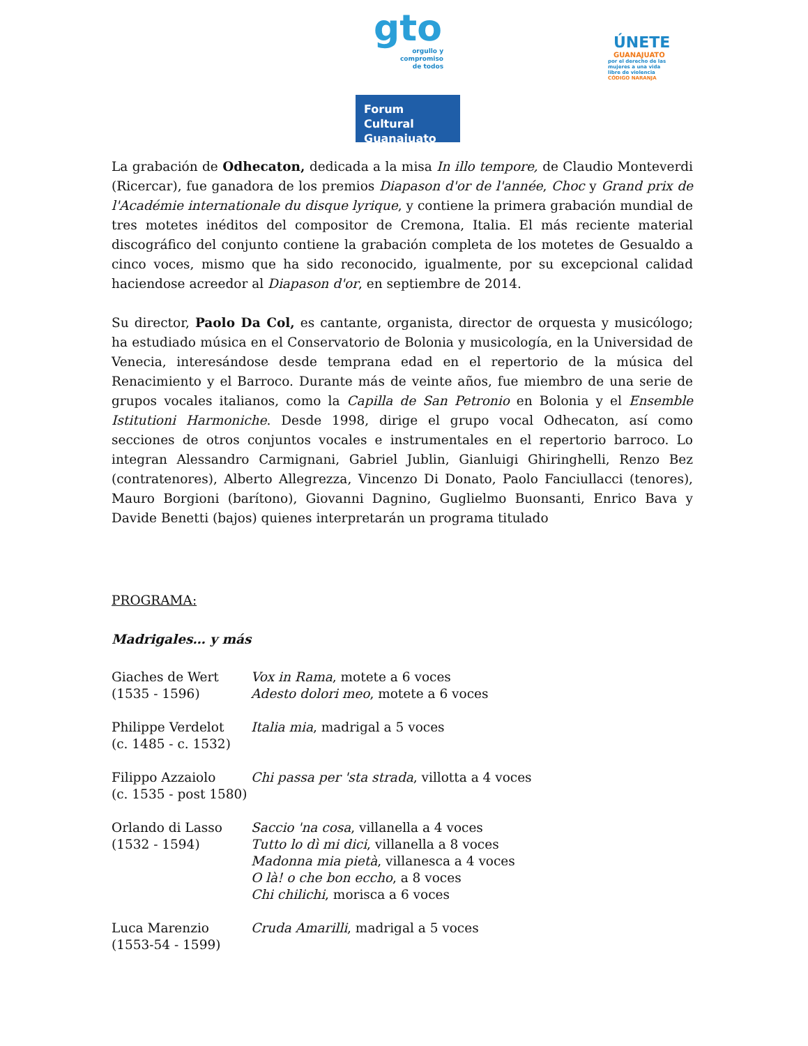gto
orgullo y
compromiso
de todos
Forum Cultural
Guanajuato
ÚNETE
GUANAJUATO
por el derecho de las
mujeres a una vida
libre de violencia
CÓDIGO NARANJA
La grabación de Odhecaton, dedicada a la misa In illo tempore, de Claudio Monteverdi (Ricercar), fue ganadora de los premios Diapason d'or de l'année, Choc y Grand prix de l'Académie internationale du disque lyrique, y contiene la primera grabación mundial de tres motetes inéditos del compositor de Cremona, Italia. El más reciente material discográfico del conjunto contiene la grabación completa de los motetes de Gesualdo a cinco voces, mismo que ha sido reconocido, igualmente, por su excepcional calidad haciendose acreedor al Diapason d'or, en septiembre de 2014.
Su director, Paolo Da Col, es cantante, organista, director de orquesta y musicólogo; ha estudiado música en el Conservatorio de Bolonia y musicología, en la Universidad de Venecia, interesándose desde temprana edad en el repertorio de la música del Renacimiento y el Barroco. Durante más de veinte años, fue miembro de una serie de grupos vocales italianos, como la Capilla de San Petronio en Bolonia y el Ensemble Istitutioni Harmoniche. Desde 1998, dirige el grupo vocal Odhecaton, así como secciones de otros conjuntos vocales e instrumentales en el repertorio barroco. Lo integran Alessandro Carmignani, Gabriel Jublin, Gianluigi Ghiringhelli, Renzo Bez (contratenores), Alberto Allegrezza, Vincenzo Di Donato, Paolo Fanciullacci (tenores), Mauro Borgioni (barítono), Giovanni Dagnino, Guglielmo Buonsanti, Enrico Bava y Davide Benetti (bajos) quienes interpretarán un programa titulado
PROGRAMA:
Madrigales… y más
| Giaches de Wert (1535 - 1596) | Vox in Rama , motete a 6 voces Adesto dolori meo , motete a 6 voces |
| Philippe Verdelot (c. 1485 - c. 1532) | Italia mia , madrigal a 5 voces |
| Filippo Azzaiolo (c. 1535 - post 1580) | Chi passa per 'sta strada , villotta a 4 voces |
| Orlando di Lasso (1532 - 1594) | Saccio 'na cosa , villanella a 4 voces Tutto lo dì mi dici , villanella a 8 voces Madonna mia pietà , villanesca a 4 voces O là! o che bon eccho , a 8 voces Chi chilichi , morisca a 6 voces |
| Luca Marenzio (1553-54 - 1599) | Cruda Amarilli , madrigal a 5 voces |